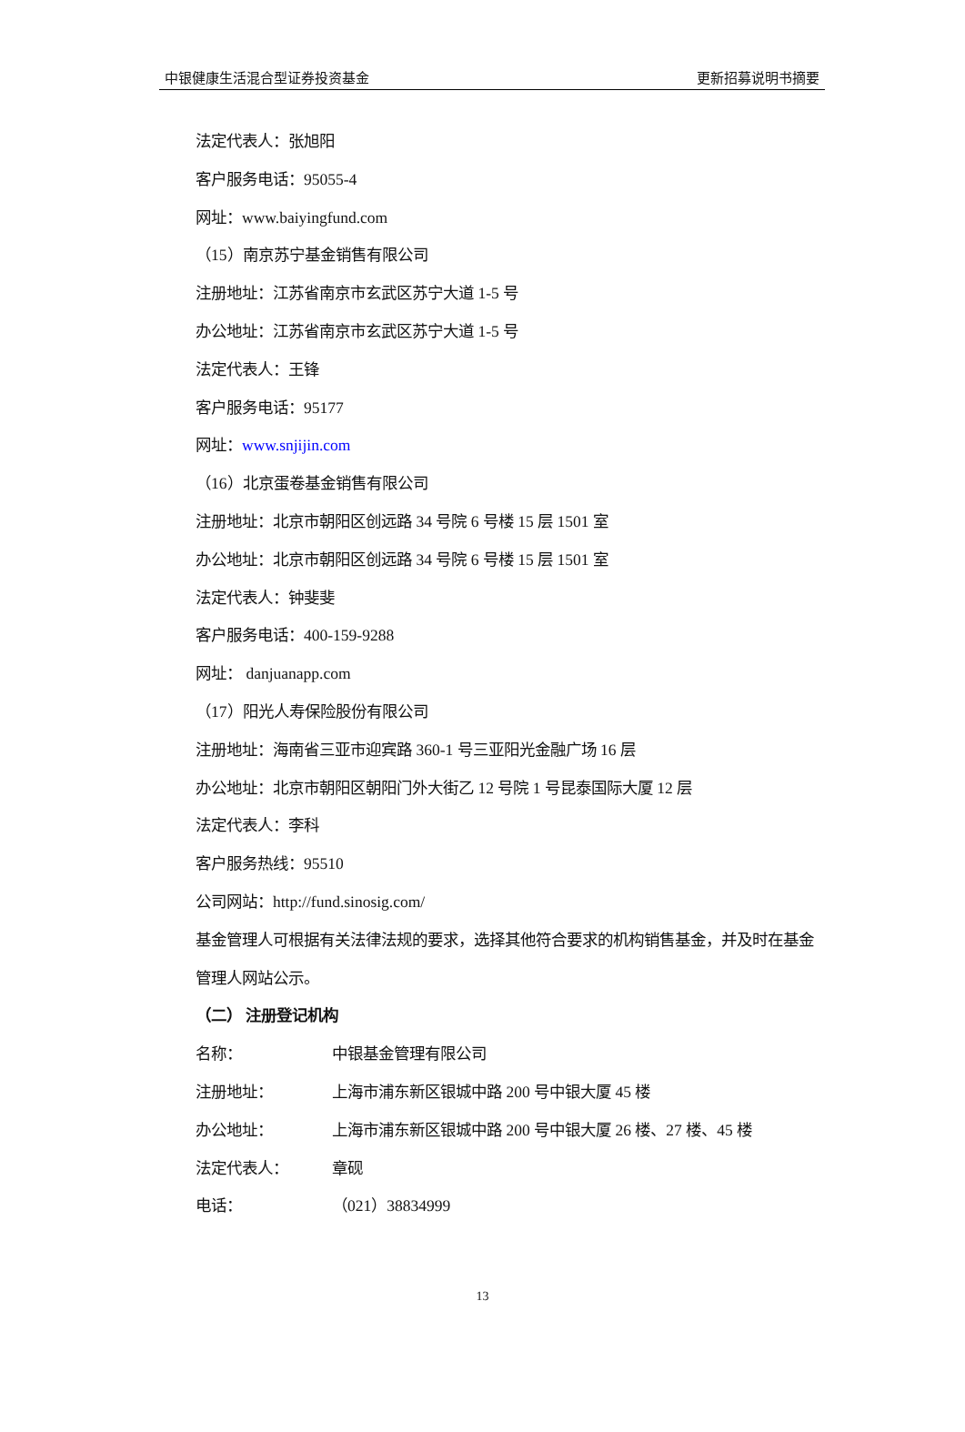中银健康生活混合型证券投资基金 更新招募说明书摘要
法定代表人：张旭阳
客户服务电话：95055-4
网址：www.baiyingfund.com
（15）南京苏宁基金销售有限公司
注册地址：江苏省南京市玄武区苏宁大道 1-5 号
办公地址：江苏省南京市玄武区苏宁大道 1-5 号
法定代表人：王锋
客户服务电话：95177
网址：www.snjijin.com
（16）北京蛋卷基金销售有限公司
注册地址：北京市朝阳区创远路 34 号院 6 号楼 15 层 1501 室
办公地址：北京市朝阳区创远路 34 号院 6 号楼 15 层 1501 室
法定代表人：钟斐斐
客户服务电话：400-159-9288
网址： danjuanapp.com
（17）阳光人寿保险股份有限公司
注册地址：海南省三亚市迎宾路 360-1 号三亚阳光金融广场 16 层
办公地址：北京市朝阳区朝阳门外大街乙 12 号院 1 号昆泰国际大厦 12 层
法定代表人：李科
客户服务热线：95510
公司网站：http://fund.sinosig.com/
基金管理人可根据有关法律法规的要求，选择其他符合要求的机构销售基金，并及时在基金管理人网站公示。
（二） 注册登记机构
名称： 中银基金管理有限公司
注册地址： 上海市浦东新区银城中路 200 号中银大厦 45 楼
办公地址： 上海市浦东新区银城中路 200 号中银大厦 26 楼、27 楼、45 楼
法定代表人： 章砚
电话： （021）38834999
13